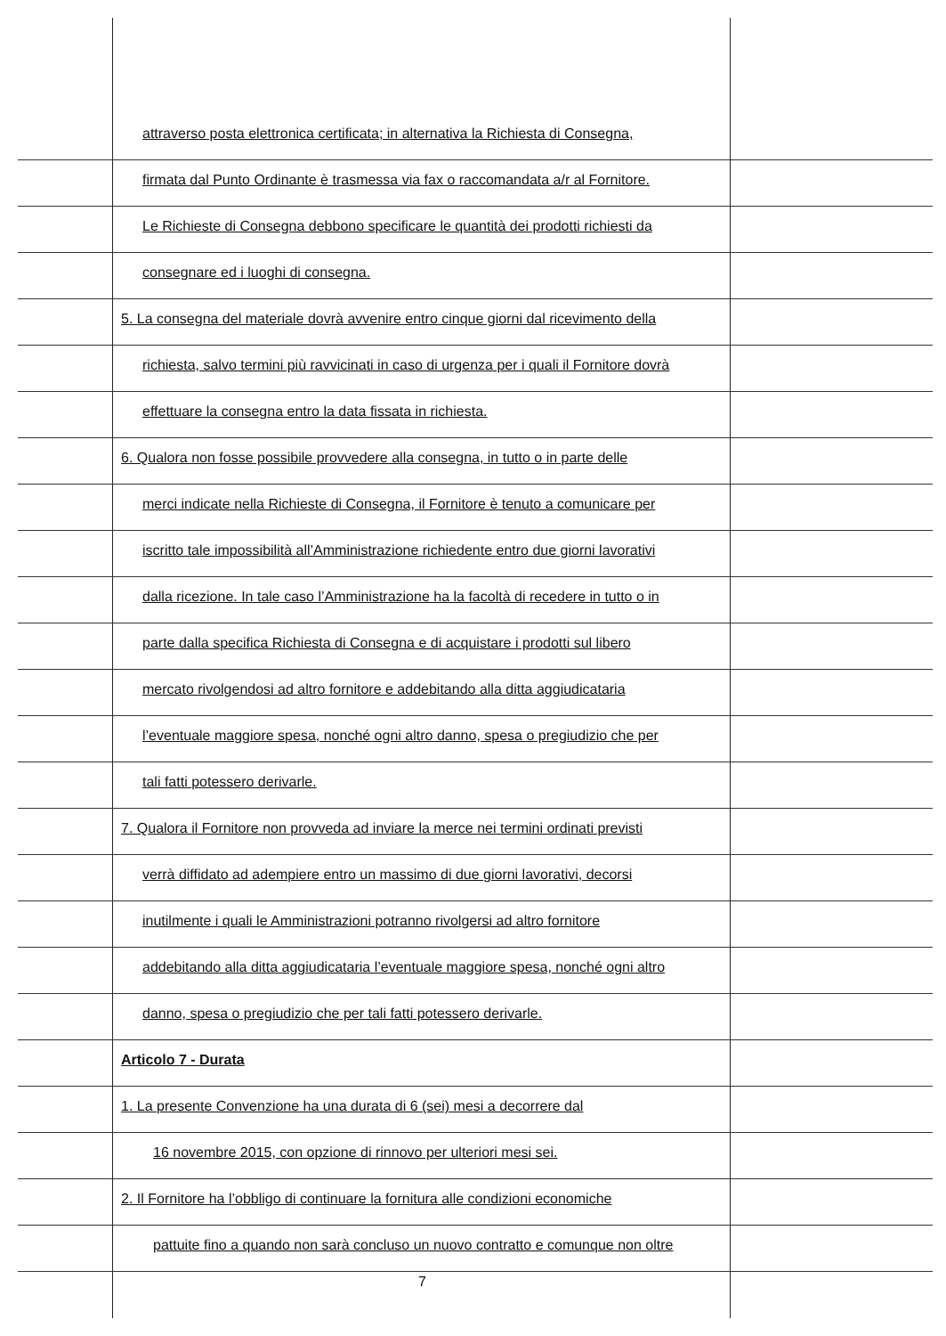attraverso posta elettronica certificata; in alternativa la Richiesta di Consegna,
firmata dal Punto Ordinante è trasmessa via fax o raccomandata a/r al Fornitore.
Le Richieste di Consegna debbono specificare le quantità dei prodotti richiesti da
consegnare ed i luoghi di consegna.
5. La consegna del materiale dovrà avvenire entro cinque giorni dal ricevimento della
richiesta, salvo termini più ravvicinati in caso di urgenza per i quali il Fornitore dovrà
effettuare la consegna entro la data fissata in richiesta.
6. Qualora non fosse possibile provvedere alla consegna, in tutto o in parte delle
merci indicate nella Richieste di Consegna, il Fornitore è tenuto a comunicare per
iscritto tale impossibilità all’Amministrazione richiedente entro due giorni lavorativi
dalla ricezione. In tale caso l’Amministrazione ha la facoltà di recedere in tutto o in
parte dalla specifica Richiesta di Consegna e di acquistare i prodotti sul libero
mercato rivolgendosi ad altro fornitore e addebitando alla ditta aggiudicataria
l’eventuale maggiore spesa, nonché ogni altro danno, spesa o pregiudizio che per
tali fatti potessero derivarle.
7. Qualora il Fornitore non provveda ad inviare la merce nei termini ordinati previsti
verrà diffidato ad adempiere entro un massimo di due giorni lavorativi, decorsi
inutilmente i quali le Amministrazioni potranno rivolgersi ad altro fornitore
addebitando alla ditta aggiudicataria l’eventuale maggiore spesa, nonché ogni altro
danno, spesa o pregiudizio che per tali fatti potessero derivarle.
Articolo 7 - Durata
1. La presente Convenzione ha una durata di 6 (sei) mesi a decorrere dal
16 novembre 2015, con opzione di rinnovo per ulteriori mesi sei.
2. Il Fornitore ha l’obbligo di continuare la fornitura alle condizioni economiche
pattuite fino a quando non sarà concluso un nuovo contratto e comunque non oltre
7